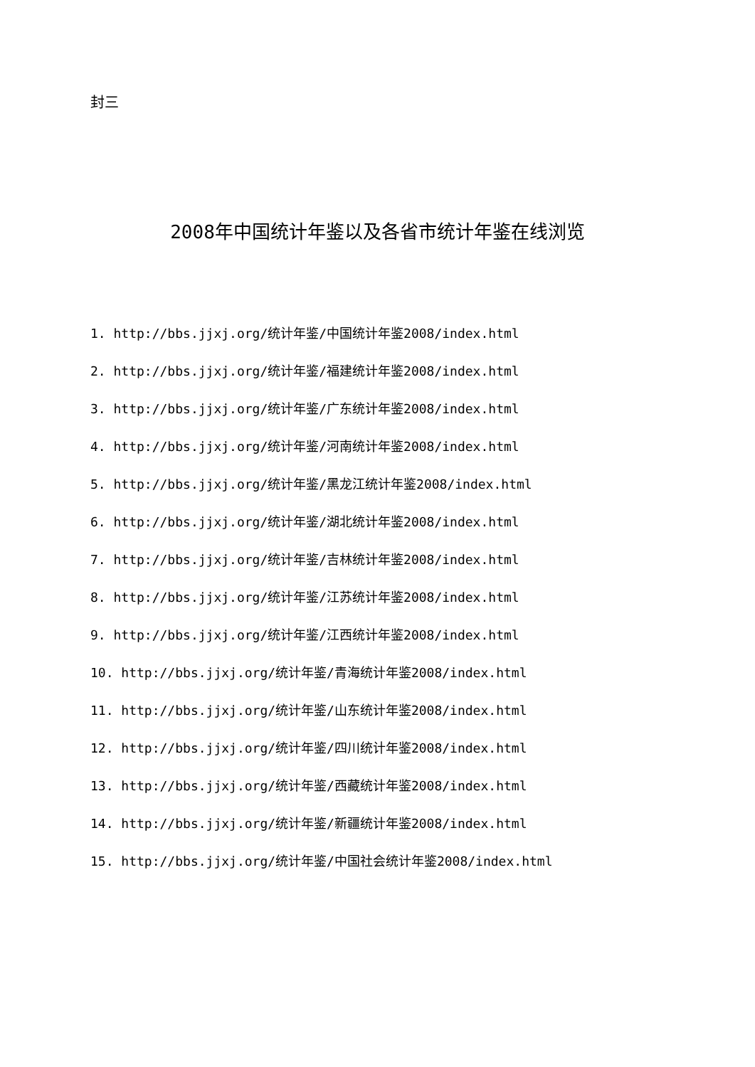封三
2008年中国统计年鉴以及各省市统计年鉴在线浏览
1. http://bbs.jjxj.org/统计年鉴/中国统计年鉴2008/index.html
2. http://bbs.jjxj.org/统计年鉴/福建统计年鉴2008/index.html
3. http://bbs.jjxj.org/统计年鉴/广东统计年鉴2008/index.html
4. http://bbs.jjxj.org/统计年鉴/河南统计年鉴2008/index.html
5. http://bbs.jjxj.org/统计年鉴/黑龙江统计年鉴2008/index.html
6. http://bbs.jjxj.org/统计年鉴/湖北统计年鉴2008/index.html
7. http://bbs.jjxj.org/统计年鉴/吉林统计年鉴2008/index.html
8. http://bbs.jjxj.org/统计年鉴/江苏统计年鉴2008/index.html
9. http://bbs.jjxj.org/统计年鉴/江西统计年鉴2008/index.html
10. http://bbs.jjxj.org/统计年鉴/青海统计年鉴2008/index.html
11. http://bbs.jjxj.org/统计年鉴/山东统计年鉴2008/index.html
12. http://bbs.jjxj.org/统计年鉴/四川统计年鉴2008/index.html
13. http://bbs.jjxj.org/统计年鉴/西藏统计年鉴2008/index.html
14. http://bbs.jjxj.org/统计年鉴/新疆统计年鉴2008/index.html
15. http://bbs.jjxj.org/统计年鉴/中国社会统计年鉴2008/index.html